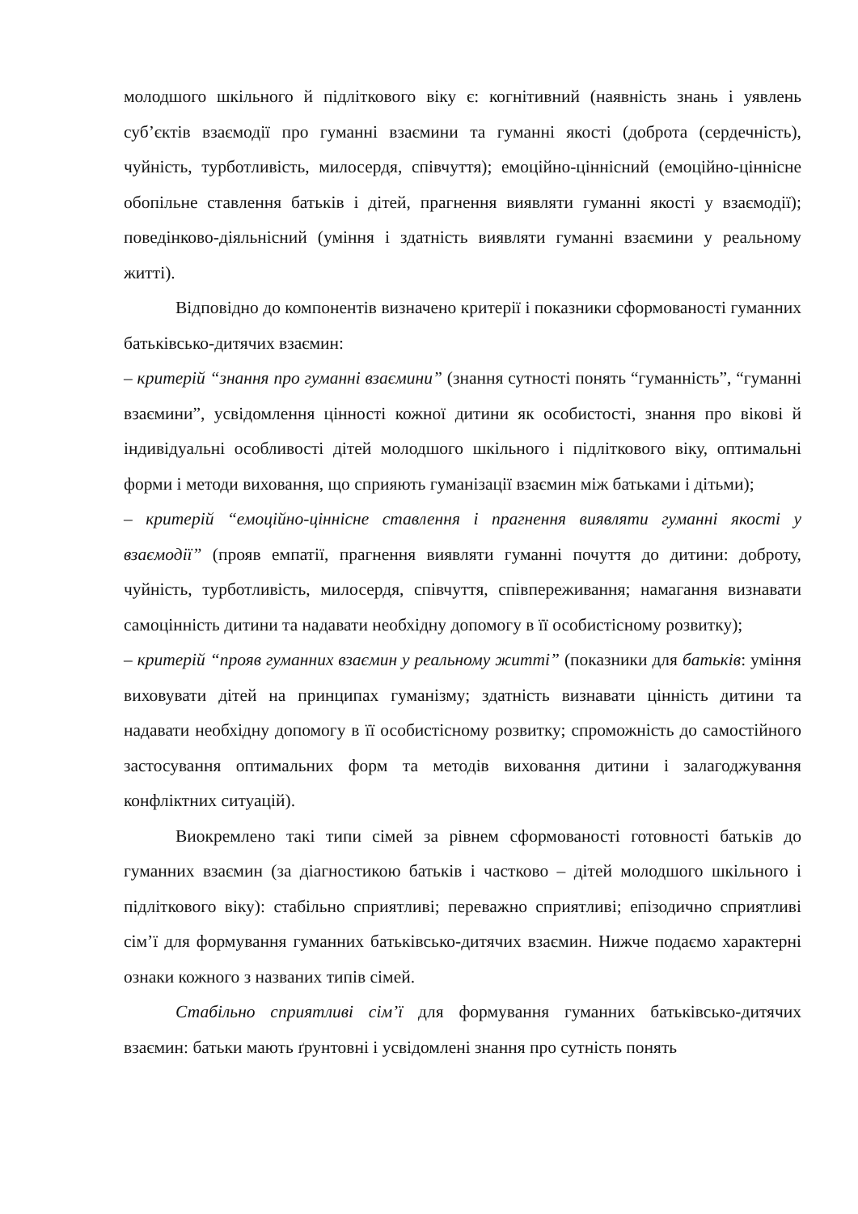молодшого шкільного й підліткового віку є: когнітивний (наявність знань і уявлень суб’єктів взаємодії про гуманні взаємини та гуманні якості (доброта (сердечність), чуйність, турботливість, милосердя, співчуття); емоційно-ціннісний (емоційно-ціннісне обопільне ставлення батьків і дітей, прагнення виявляти гуманні якості у взаємодії); поведінково-діяльнісний (уміння і здатність виявляти гуманні взаємини у реальному житті).
Відповідно до компонентів визначено критерії і показники сформованості гуманних батьківсько-дитячих взаємин:
– критерій “знання про гуманні взаємини” (знання сутності понять “гуманність”, “гуманні взаємини”, усвідомлення цінності кожної дитини як особистості, знання про вікові й індивідуальні особливості дітей молодшого шкільного і підліткового віку, оптимальні форми і методи виховання, що сприяють гуманізації взаємин між батьками і дітьми);
– критерій “емоційно-ціннісне ставлення і прагнення виявляти гуманні якості у взаємодії” (прояв емпатії, прагнення виявляти гуманні почуття до дитини: доброту, чуйність, турботливість, милосердя, співчуття, співпереживання; намагання визнавати самоцінність дитини та надавати необхідну допомогу в її особистісному розвитку);
– критерій “прояв гуманних взаємин у реальному житті” (показники для батьків: уміння виховувати дітей на принципах гуманізму; здатність визнавати цінність дитини та надавати необхідну допомогу в її особистісному розвитку; спроможність до самостійного застосування оптимальних форм та методів виховання дитини і залагоджування конфліктних ситуацій).
Виокремлено такі типи сімей за рівнем сформованості готовності батьків до гуманних взаємин (за діагностикою батьків і частково – дітей молодшого шкільного і підліткового віку): стабільно сприятливі; переважно сприятливі; епізодично сприятливі сім’ї для формування гуманних батьківсько-дитячих взаємин. Нижче подаємо характерні ознаки кожного з названих типів сімей.
Стабільно сприятливі сім’ї для формування гуманних батьківсько-дитячих взаємин: батьки мають ґрунтовні і усвідомлені знання про сутність понять